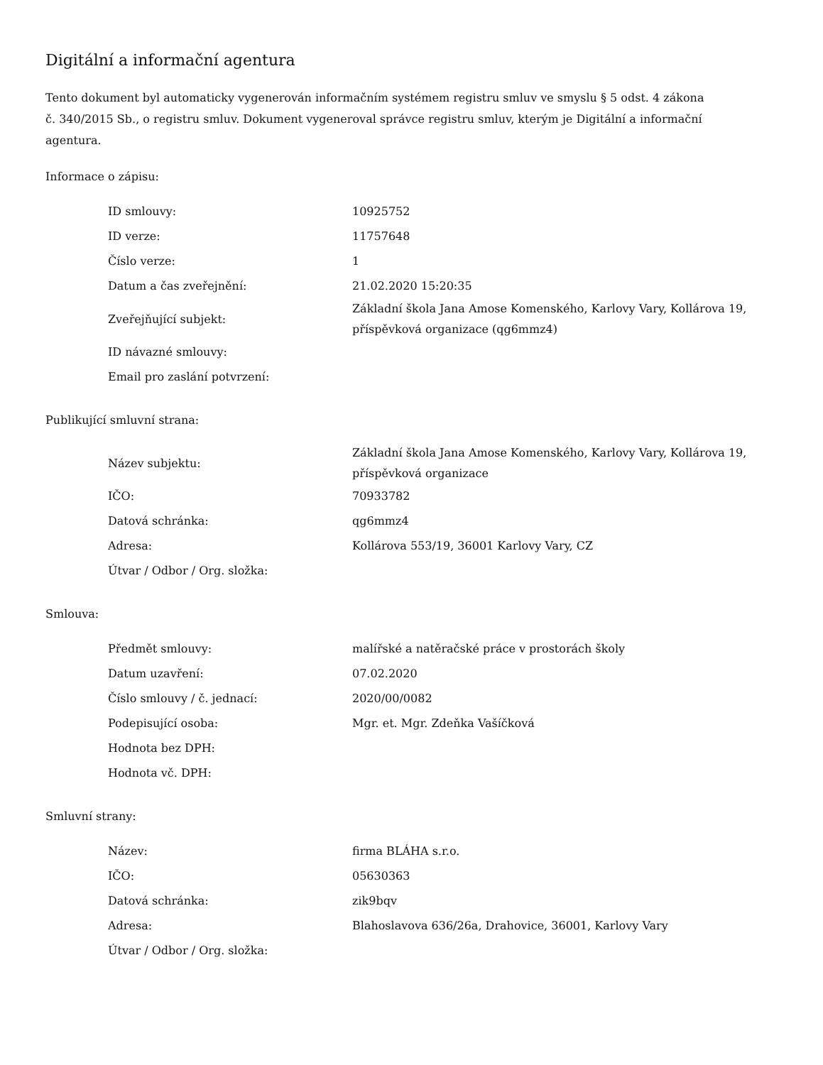Digitální a informační agentura
Tento dokument byl automaticky vygenerován informačním systémem registru smluv ve smyslu § 5 odst. 4 zákona
č. 340/2015 Sb., o registru smluv. Dokument vygeneroval správce registru smluv, kterým je Digitální a informační agentura.
Informace o zápisu:
| ID smlouvy: | 10925752 |
| ID verze: | 11757648 |
| Číslo verze: | 1 |
| Datum a čas zveřejnění: | 21.02.2020 15:20:35 |
| Zveřejňující subjekt: | Základní škola Jana Amose Komenského, Karlovy Vary, Kollárova 19, příspěvková organizace (qg6mmz4) |
| ID návazné smlouvy: | |
| Email pro zaslání potvrzení: | |
Publikující smluvní strana:
| Název subjektu: | Základní škola Jana Amose Komenského, Karlovy Vary, Kollárova 19, příspěvková organizace |
| IČO: | 70933782 |
| Datová schránka: | qg6mmz4 |
| Adresa: | Kollárova 553/19, 36001 Karlovy Vary, CZ |
| Útvar / Odbor / Org. složka: | |
Smlouva:
| Předmět smlouvy: | malířské a natěračské práce v prostorách školy |
| Datum uzavření: | 07.02.2020 |
| Číslo smlouvy / č. jednací: | 2020/00/0082 |
| Podepisující osoba: | Mgr. et. Mgr. Zdeňka Vašíčková |
| Hodnota bez DPH: | |
| Hodnota vč. DPH: | |
Smluvní strany:
| Název: | firma BLÁHA s.r.o. |
| IČO: | 05630363 |
| Datová schránka: | zik9bqv |
| Adresa: | Blahoslavova 636/26a, Drahovice, 36001, Karlovy Vary |
| Útvar / Odbor / Org. složka: | |